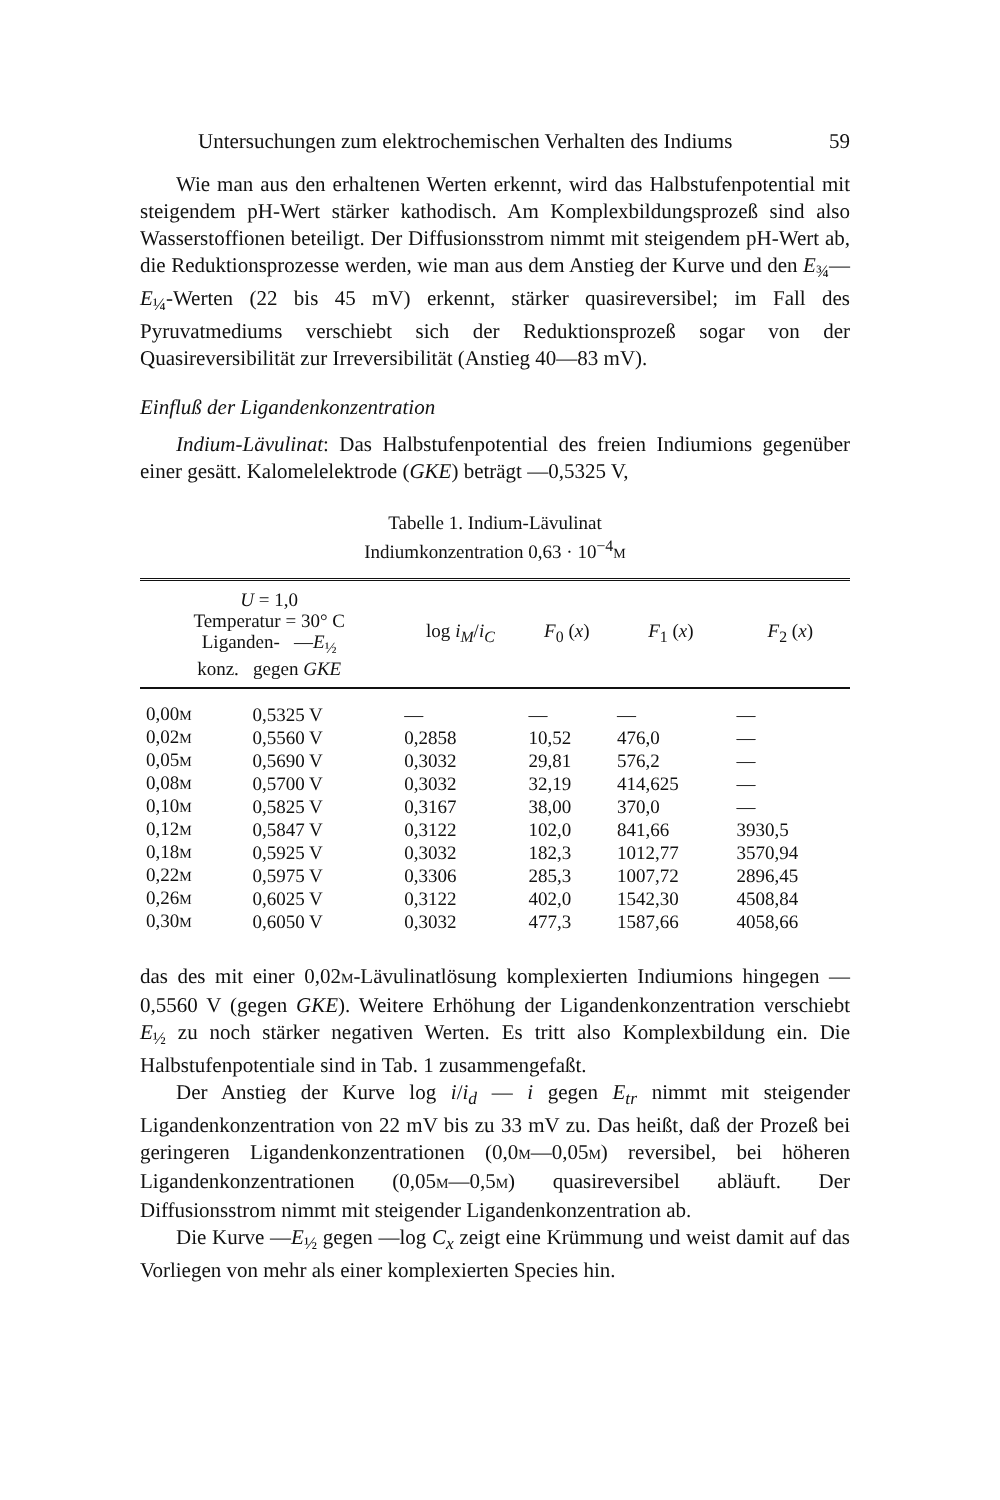Untersuchungen zum elektrochemischen Verhalten des Indiums 59
Wie man aus den erhaltenen Werten erkennt, wird das Halbstufen­potential mit steigendem pH-Wert stärker kathodisch. Am Komplex­bildungsprozeß sind also Wasserstoffionen beteiligt. Der Diffusionsstrom nimmt mit steigendem pH-Wert ab, die Reduktionsprozesse werden, wie man aus dem Anstieg der Kurve und den E<sub>¾</sub>—E<sub>¼</sub>-Werten (22 bis 45 mV) erkennt, stärker quasireversibel; im Fall des Pyruvatmediums verschiebt sich der Reduktionsprozeß sogar von der Quasireversibilität zur Irreversibilität (Anstieg 40—83 mV).
Einfluß der Ligandenkonzentration
Indium-Lävulinat: Das Halbstufenpotential des freien Indiumions gegenüber einer gesätt. Kalomelelektrode (GKE) beträgt —0,5325 V,
Tabelle 1. Indium-Lävulinat
Indiumkonzentration 0,63 · 10<sup>−4</sup>M
| U = 1,0 Temperatur = 30° C Liganden- — E<sub>½</sub> konz. gegen GKE | | log i<sub>M</sub> / i<sub>C</sub> | F<sub>0</sub> ( x ) | F<sub>1</sub> ( x ) | F<sub>2</sub> ( x ) |
| --- | --- | --- | --- | --- | --- |
| 0,00 M | 0,5325 V | — | — | — | — |
| 0,02 M | 0,5560 V | 0,2858 | 10,52 | 476,0 | — |
| 0,05 M | 0,5690 V | 0,3032 | 29,81 | 576,2 | — |
| 0,08 M | 0,5700 V | 0,3032 | 32,19 | 414,625 | — |
| 0,10 M | 0,5825 V | 0,3167 | 38,00 | 370,0 | — |
| 0,12 M | 0,5847 V | 0,3122 | 102,0 | 841,66 | 3930,5 |
| 0,18 M | 0,5925 V | 0,3032 | 182,3 | 1012,77 | 3570,94 |
| 0,22 M | 0,5975 V | 0,3306 | 285,3 | 1007,72 | 2896,45 |
| 0,26 M | 0,6025 V | 0,3122 | 402,0 | 1542,30 | 4508,84 |
| 0,30 M | 0,6050 V | 0,3032 | 477,3 | 1587,66 | 4058,66 |
das des mit einer 0,02M-Lävulinatlösung komplexierten Indiumions hin­gegen —0,5560 V (gegen GKE). Weitere Erhöhung der Liganden­konzentration verschiebt E<sub>½</sub> zu noch stärker negativen Werten. Es tritt also Komplexbildung ein. Die Halbstufenpotentiale sind in Tab. 1 zusammengefaßt.
Der Anstieg der Kurve log i/i<sub>d</sub> — i gegen E<sub>tr</sub> nimmt mit steigender Ligandenkonzentration von 22 mV bis zu 33 mV zu. Das heißt, daß der Prozeß bei geringeren Ligandenkonzentrationen (0,0M—0,05M) reversibel, bei höheren Ligandenkonzentrationen (0,05M—0,5M) quasireversibel abläuft. Der Diffusionsstrom nimmt mit steigender Ligandenkonzen­tration ab.
Die Kurve —E<sub>½</sub> gegen —log C<sub>x</sub> zeigt eine Krümmung und weist damit auf das Vorliegen von mehr als einer komplexierten Species hin.